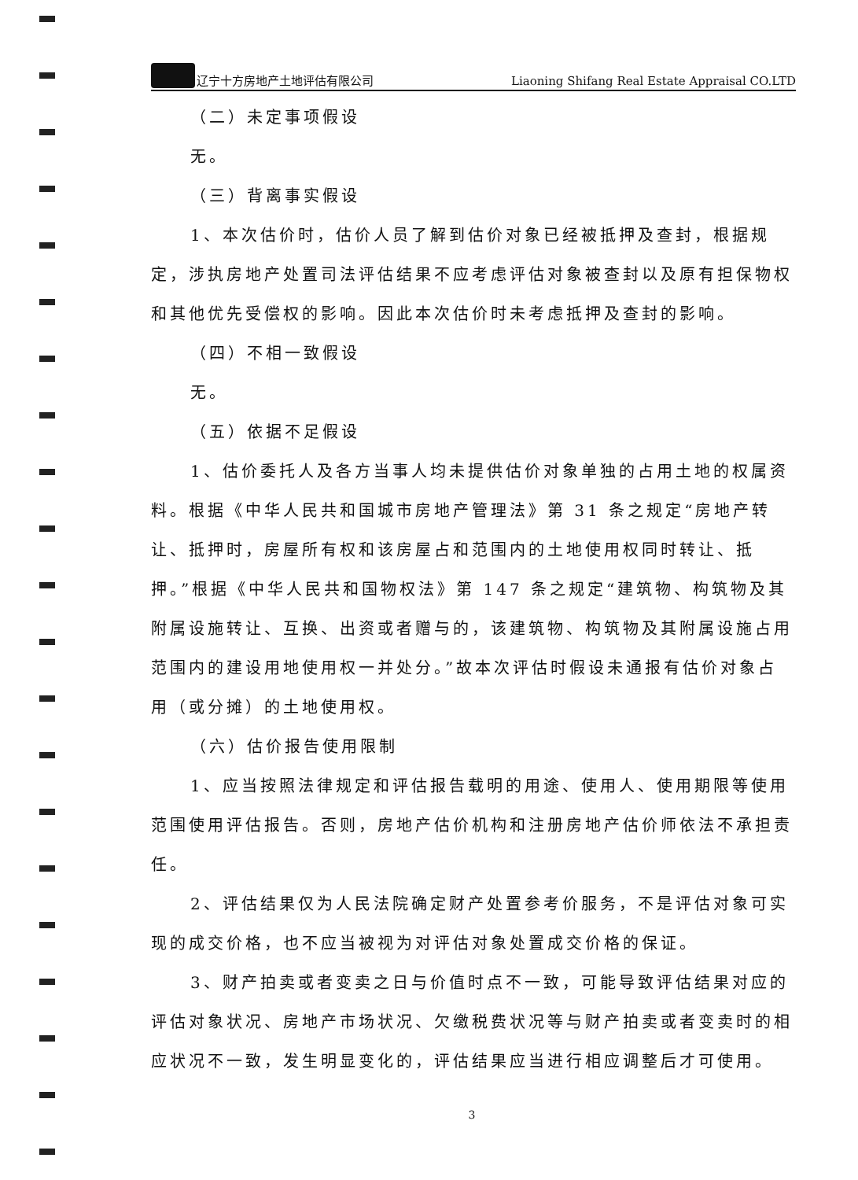辽宁十方房地产土地评估有限公司 Liaoning Shifang Real Estate Appraisal CO.LTD
（二）未定事项假设
无。
（三）背离事实假设
1、本次估价时，估价人员了解到估价对象已经被抵押及查封，根据规定，涉执房地产处置司法评估结果不应考虑评估对象被查封以及原有担保物权和其他优先受偿权的影响。因此本次估价时未考虑抵押及查封的影响。
（四）不相一致假设
无。
（五）依据不足假设
1、估价委托人及各方当事人均未提供估价对象单独的占用土地的权属资料。根据《中华人民共和国城市房地产管理法》第 31 条之规定“房地产转让、抵押时，房屋所有权和该房屋占和范围内的土地使用权同时转让、抵押。”根据《中华人民共和国物权法》第 147 条之规定“建筑物、构筑物及其附属设施转让、互换、出资或者赠与的，该建筑物、构筑物及其附属设施占用范围内的建设用地使用权一并处分。”故本次评估时假设未通报有估价对象占用（或分摊）的土地使用权。
（六）估价报告使用限制
1、应当按照法律规定和评估报告载明的用途、使用人、使用期限等使用范围使用评估报告。否则，房地产估价机构和注册房地产估价师依法不承担责任。
2、评估结果仅为人民法院确定财产处置参考价服务，不是评估对象可实现的成交价格，也不应当被视为对评估对象处置成交价格的保证。
3、财产拍卖或者变卖之日与价值时点不一致，可能导致评估结果对应的评估对象状况、房地产市场状况、欠缴税费状况等与财产拍卖或者变卖时的相应状况不一致，发生明显变化的，评估结果应当进行相应调整后才可使用。
3